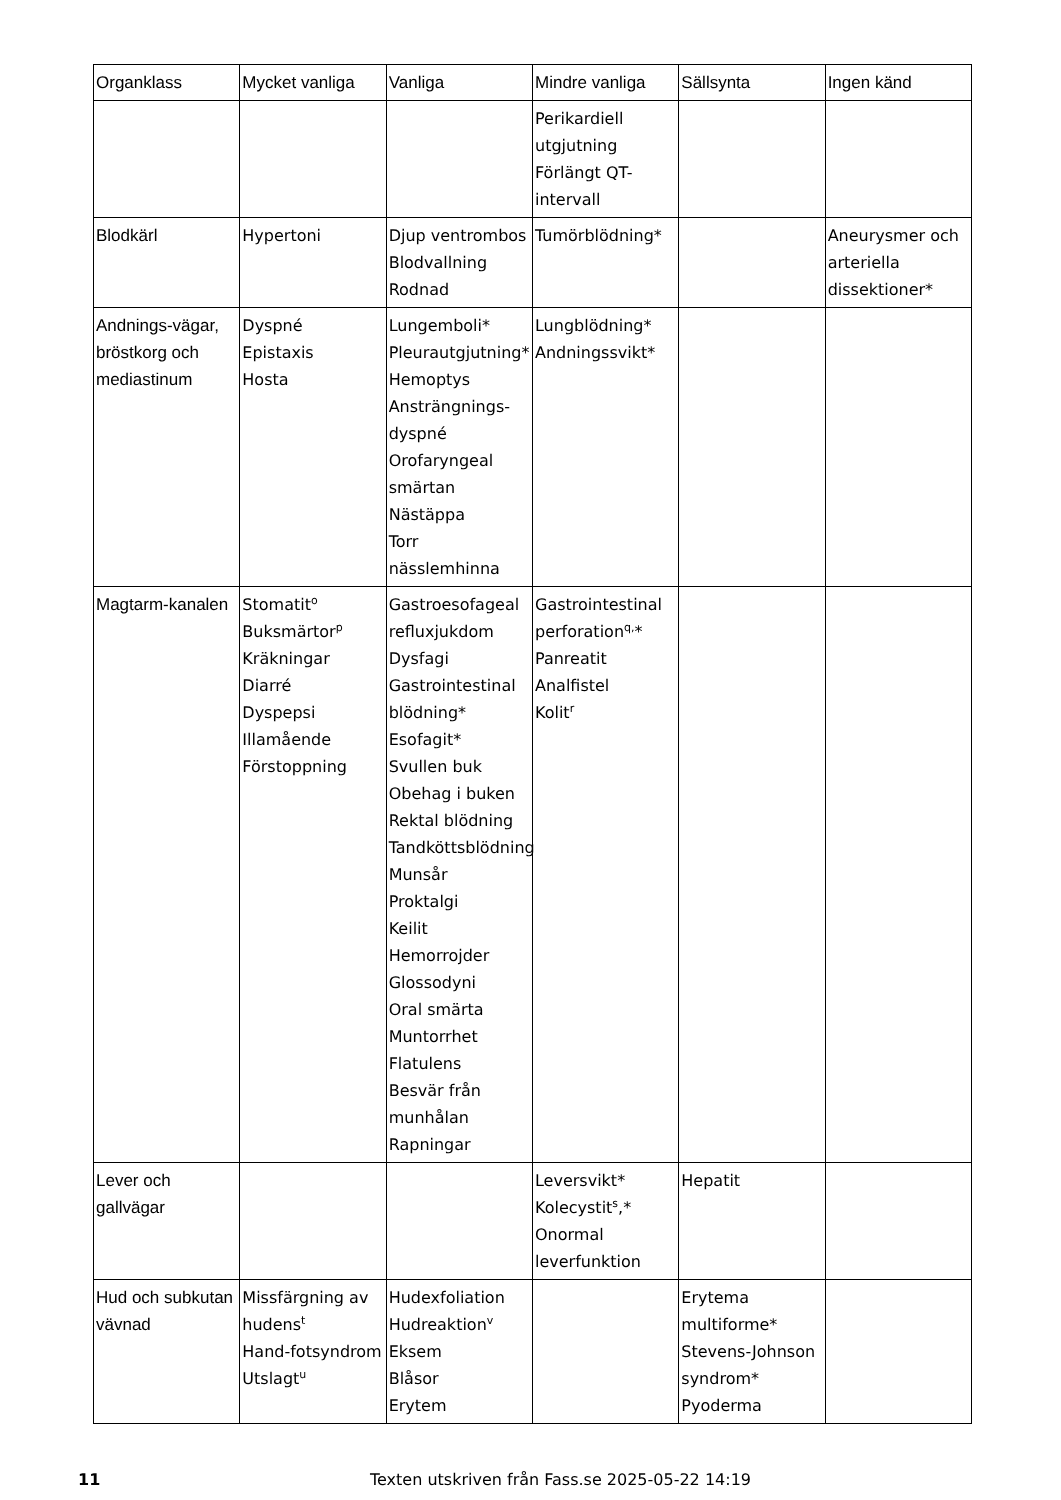| Organklass | Mycket vanliga | Vanliga | Mindre vanliga | Sällsynta | Ingen känd |
| --- | --- | --- | --- | --- | --- |
| | | | Perikardiell utgjutning Förlängt QT-intervall | | |
| Blodkärl | Hypertoni | Djup ventrombos Blodvallning Rodnad | Tumörblödning* | | Aneurysmer och arteriella dissektioner* |
| Andnings-vägar, bröstkorg och mediastinum | Dyspné Epistaxis Hosta | Lungemboli* Pleurautgjutning* Hemoptys Ansträngnings-dyspné Orofaryngeal smärtan Nästäppa Torr nässlemhinna | Lungblödning* Andningssvikt* | | |
| Magtarm-kanalen | Stomatit<sup>o</sup> Buksmärtor<sup>p</sup> Kräkningar Diarré Dyspepsi Illamående Förstoppning | Gastroesofageal refluxjukdom Dysfagi Gastrointestinal blödning* Esofagit* Svullen buk Obehag i buken Rektal blödning Tandköttsblödning Munsår Proktalgi Keilit Hemorrojder Glossodyni Oral smärta Muntorrhet Flatulens Besvär från munhålan Rapningar | Gastrointestinal perforation<sup>q,</sup>* Panreatit Analfistel Kolit<sup>r</sup> | | |
| Lever och gallvägar | | | Leversvikt* Kolecystit<sup>s</sup>,* Onormal leverfunktion | Hepatit | |
| Hud och subkutan vävnad | Missfärgning av hudens<sup>t</sup> Hand-fotsyndrom Utslagt<sup>u</sup> | Hudexfoliation Hudreaktion<sup>v</sup> Eksem Blåsor Erytem | | Erytema multiforme* Stevens-Johnson syndrom* Pyoderma | |
11 Texten utskriven från Fass.se 2025-05-22 14:19